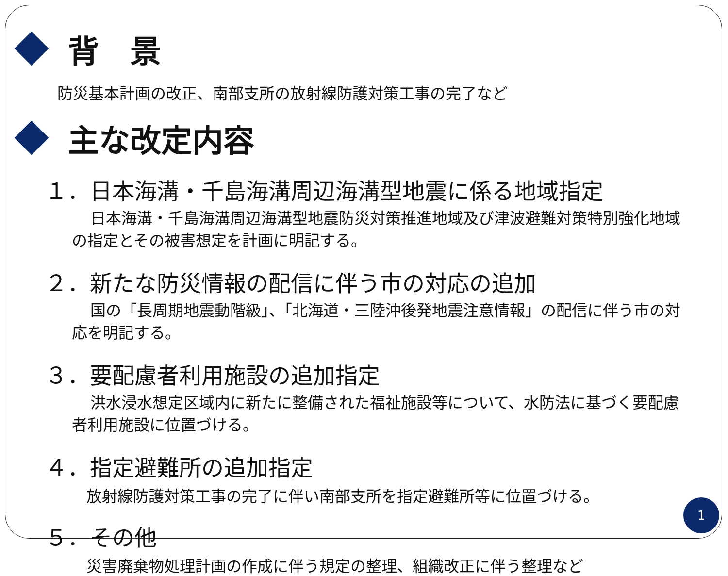背　景
防災基本計画の改正、南部支所の放射線防護対策工事の完了など
主な改定内容
１．日本海溝・千島海溝周辺海溝型地震に係る地域指定
日本海溝・千島海溝周辺海溝型地震防災対策推進地域及び津波避難対策特別強化地域の指定とその被害想定を計画に明記する。
２．新たな防災情報の配信に伴う市の対応の追加
国の「長周期地震動階級」、「北海道・三陸沖後発地震注意情報」の配信に伴う市の対応を明記する。
３．要配慮者利用施設の追加指定
洪水浸水想定区域内に新たに整備された福祉施設等について、水防法に基づく要配慮者利用施設に位置づける。
４．指定避難所の追加指定
放射線防護対策工事の完了に伴い南部支所を指定避難所等に位置づける。
５．その他
災害廃棄物処理計画の作成に伴う規定の整理、組織改正に伴う整理など
1